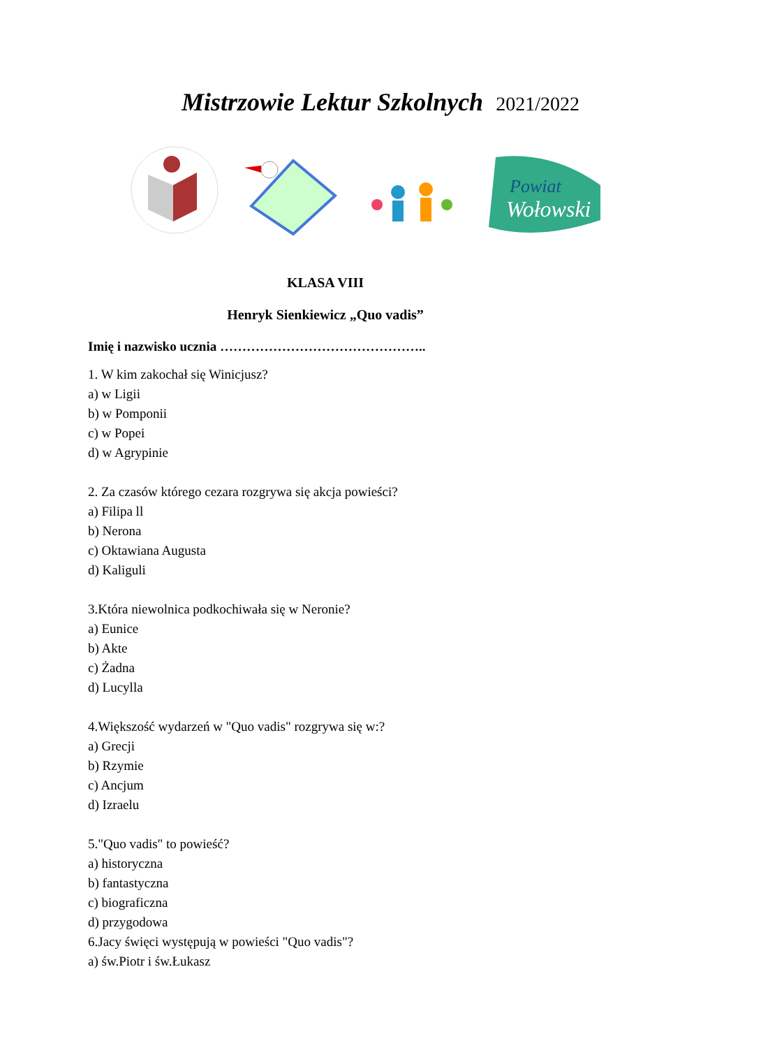Mistrzowie Lektur Szkolnych 2021/2022
Powiat
Wołowski
KLASA VIII
Henryk Sienkiewicz „Quo vadis”
Imię i nazwisko ucznia ………………………………………..
1. W kim zakochał się Winicjusz?
a) w Ligii
b) w Pomponii
c) w Popei
d) w Agrypinie
2. Za czasów którego cezara rozgrywa się akcja powieści?
a) Filipa ll
b) Nerona
c) Oktawiana Augusta
d) Kaliguli
3.Która niewolnica podkochiwała się w Neronie?
a) Eunice
b) Akte
c) Żadna
d) Lucylla
4.Większość wydarzeń w "Quo vadis" rozgrywa się w:?
a) Grecji
b) Rzymie
c) Ancjum
d) Izraelu
5."Quo vadis" to powieść?
a) historyczna
b) fantastyczna
c) biograficzna
d) przygodowa
6.Jacy święci występują w powieści "Quo vadis"?
a) św.Piotr i św.Łukasz